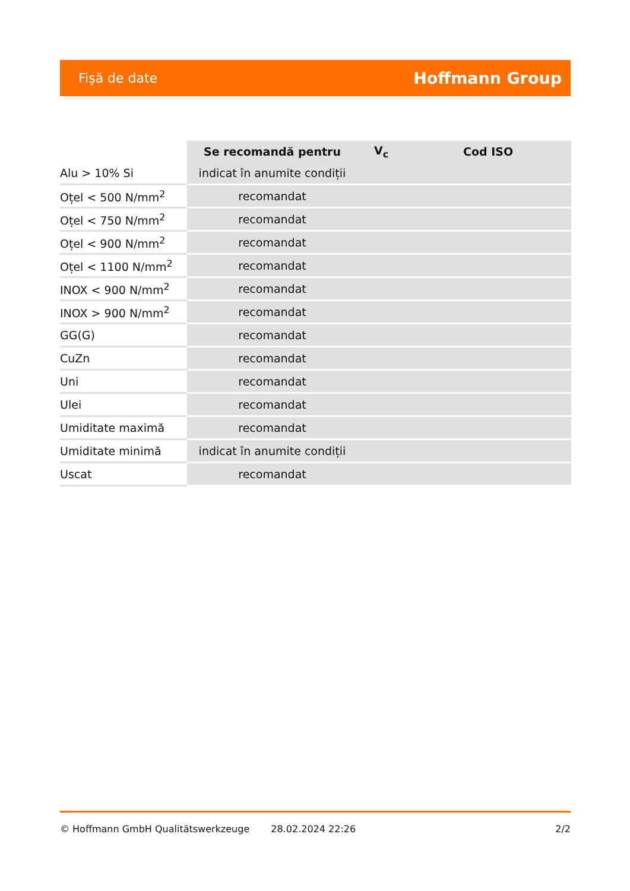Fişă de date Hoffmann Group
| | Se recomandă pentru | V<sub>c</sub> | Cod ISO |
| --- | --- | --- | --- |
| Alu > 10% Si | indicat în anumite condiții | | |
| Oțel < 500 N/mm<sup>2</sup> | recomandat | | |
| Oțel < 750 N/mm<sup>2</sup> | recomandat | | |
| Oțel < 900 N/mm<sup>2</sup> | recomandat | | |
| Oțel < 1100 N/mm<sup>2</sup> | recomandat | | |
| INOX < 900 N/mm<sup>2</sup> | recomandat | | |
| INOX > 900 N/mm<sup>2</sup> | recomandat | | |
| GG(G) | recomandat | | |
| CuZn | recomandat | | |
| Uni | recomandat | | |
| Ulei | recomandat | | |
| Umiditate maximă | recomandat | | |
| Umiditate minimă | indicat în anumite condiții | | |
| Uscat | recomandat | | |
© Hoffmann GmbH Qualitätswerkzeuge 28.02.2024 22:26 2/2